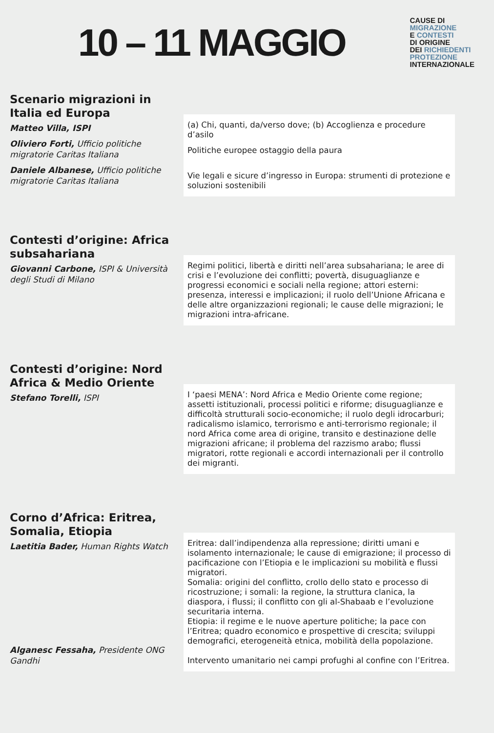10 – 11 MAGGIO
CAUSE DI
MIGRAZIONE
E CONTESTI
DI ORIGINE
DEI RICHIEDENTI
PROTEZIONE
INTERNAZIONALE
Scenario migrazioni in Italia ed Europa
Matteo Villa, ISPI
Oliviero Forti, Ufficio politiche migratorie Caritas Italiana
Daniele Albanese, Ufficio politiche migratorie Caritas Italiana
(a) Chi, quanti, da/verso dove; (b) Accoglienza e procedure d’asilo
Politiche europee ostaggio della paura
Vie legali e sicure d’ingresso in Europa: strumenti di protezione e soluzioni sostenibili
Contesti d’origine: Africa subsahariana
Giovanni Carbone, ISPI & Università degli Studi di Milano
Regimi politici, libertà e diritti nell’area subsahariana; le aree di crisi e l’evoluzione dei conflitti; povertà, disuguaglianze e progressi economici e sociali nella regione; attori esterni: presenza, interessi e implicazioni; il ruolo dell’Unione Africana e delle altre organizzazioni regionali; le cause delle migrazioni; le migrazioni intra-africane.
Contesti d’origine: Nord Africa & Medio Oriente
Stefano Torelli, ISPI
I ‘paesi MENA’: Nord Africa e Medio Oriente come regione; assetti istituzionali, processi politici e riforme; disuguaglianze e difficoltà strutturali socio-economiche; il ruolo degli idrocarburi; radicalismo islamico, terrorismo e anti-terrorismo regionale; il nord Africa come area di origine, transito e destinazione delle migrazioni africane; il problema del razzismo arabo; flussi migratori, rotte regionali e accordi internazionali per il controllo dei migranti.
Corno d’Africa: Eritrea, Somalia, Etiopia
Laetitia Bader, Human Rights Watch
Alganesc Fessaha, Presidente ONG Gandhi
Eritrea: dall’indipendenza alla repressione; diritti umani e isolamento internazionale; le cause di emigrazione; il processo di pacificazione con l’Etiopia e le implicazioni su mobilità e flussi migratori.
Somalia: origini del conflitto, crollo dello stato e processo di ricostruzione; i somali: la regione, la struttura clanica, la diaspora, i flussi; il conflitto con gli al-Shabaab e l’evoluzione securitaria interna.
Etiopia: il regime e le nuove aperture politiche; la pace con l’Eritrea; quadro economico e prospettive di crescita; sviluppi demografici, eterogeneità etnica, mobilità della popolazione.
Intervento umanitario nei campi profughi al confine con l’Eritrea.